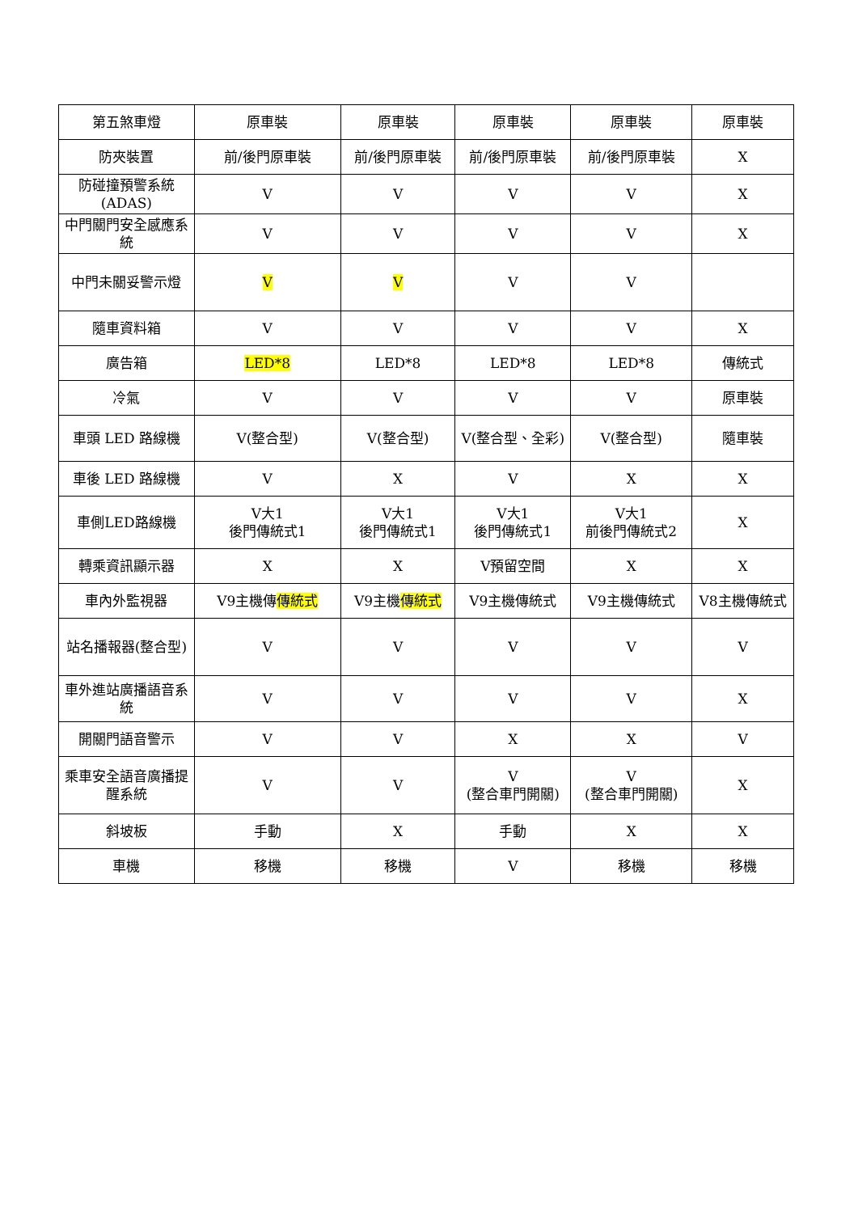| 第五煞車燈 | 原車裝 | 原車裝 | 原車裝 | 原車裝 | 原車裝 |
| 防夾裝置 | 前/後門原車裝 | 前/後門原車裝 | 前/後門原車裝 | 前/後門原車裝 | X |
| 防碰撞預警系統(ADAS) | V | V | V | V | X |
| 中門關門安全感應系統 | V | V | V | V | X |
| 中門未關妥警示燈 | V | V | V | V | |
| 隨車資料箱 | V | V | V | V | X |
| 廣告箱 | LED*8 | LED*8 | LED*8 | LED*8 | 傳統式 |
| 冷氣 | V | V | V | V | 原車裝 |
| 車頭 LED 路線機 | V(整合型) | V(整合型) | V(整合型、全彩) | V(整合型) | 隨車裝 |
| 車後 LED 路線機 | V | X | V | X | X |
| 車側LED路線機 | V大1 後門傳統式1 | V大1 後門傳統式1 | V大1 後門傳統式1 | V大1 前後門傳統式2 | X |
| 轉乘資訊顯示器 | X | X | V預留空間 | X | X |
| 車內外監視器 | V9主機傳 傳統式 | V9主機 傳統式 | V9主機傳統式 | V9主機傳統式 | V8主機傳統式 |
| 站名播報器(整合型) | V | V | V | V | V |
| 車外進站廣播語音系統 | V | V | V | V | X |
| 開關門語音警示 | V | V | X | X | V |
| 乘車安全語音廣播提醒系統 | V | V | V (整合車門開關) | V (整合車門開關) | X |
| 斜坡板 | 手動 | X | 手動 | X | X |
| 車機 | 移機 | 移機 | V | 移機 | 移機 |